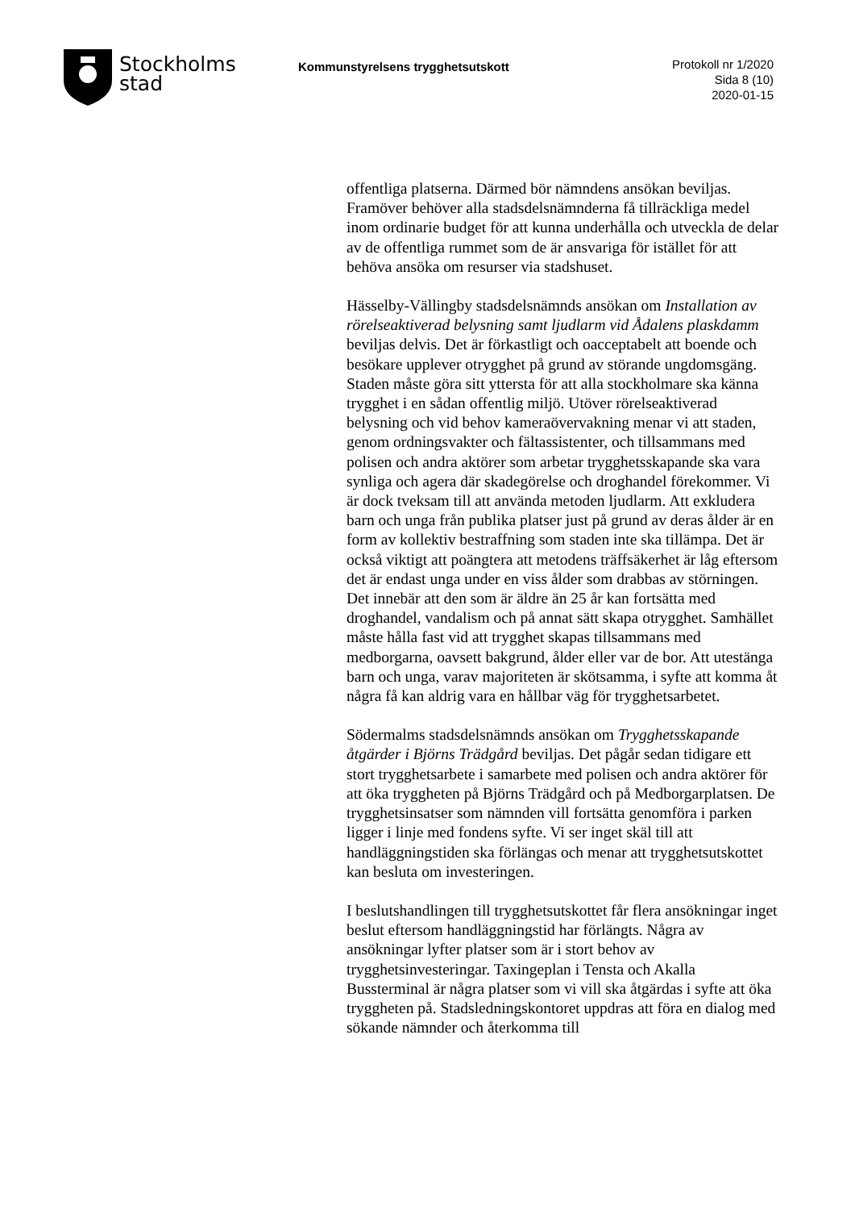Stockholms
stad
Kommunstyrelsens trygghetsutskott
Protokoll nr 1/2020
Sida 8 (10)
2020-01-15
offentliga platserna. Därmed bör nämndens ansökan beviljas. Framöver behöver alla stadsdelsnämnderna få tillräckliga medel inom ordinarie budget för att kunna underhålla och utveckla de delar av de offentliga rummet som de är ansvariga för istället för att behöva ansöka om resurser via stadshuset.
Hässelby-Vällingby stadsdelsnämnds ansökan om Installation av rörelseaktiverad belysning samt ljudlarm vid Ådalens plaskdamm beviljas delvis. Det är förkastligt och oacceptabelt att boende och besökare upplever otrygghet på grund av störande ungdomsgäng. Staden måste göra sitt yttersta för att alla stockholmare ska känna trygghet i en sådan offentlig miljö. Utöver rörelseaktiverad belysning och vid behov kameraövervakning menar vi att staden, genom ordningsvakter och fältassistenter, och tillsammans med polisen och andra aktörer som arbetar trygghetsskapande ska vara synliga och agera där skadegörelse och droghandel förekommer. Vi är dock tveksam till att använda metoden ljudlarm. Att exkludera barn och unga från publika platser just på grund av deras ålder är en form av kollektiv bestraffning som staden inte ska tillämpa. Det är också viktigt att poängtera att metodens träffsäkerhet är låg eftersom det är endast unga under en viss ålder som drabbas av störningen. Det innebär att den som är äldre än 25 år kan fortsätta med droghandel, vandalism och på annat sätt skapa otrygghet. Samhället måste hålla fast vid att trygghet skapas tillsammans med medborgarna, oavsett bakgrund, ålder eller var de bor. Att utestänga barn och unga, varav majoriteten är skötsamma, i syfte att komma åt några få kan aldrig vara en hållbar väg för trygghetsarbetet.
Södermalms stadsdelsnämnds ansökan om Trygghetsskapande åtgärder i Björns Trädgård beviljas. Det pågår sedan tidigare ett stort trygghetsarbete i samarbete med polisen och andra aktörer för att öka tryggheten på Björns Trädgård och på Medborgarplatsen. De trygghetsinsatser som nämnden vill fortsätta genomföra i parken ligger i linje med fondens syfte. Vi ser inget skäl till att handläggningstiden ska förlängas och menar att trygghetsutskottet kan besluta om investeringen.
I beslutshandlingen till trygghetsutskottet får flera ansökningar inget beslut eftersom handläggningstid har förlängts. Några av ansökningar lyfter platser som är i stort behov av trygghetsinvesteringar. Taxingeplan i Tensta och Akalla Bussterminal är några platser som vi vill ska åtgärdas i syfte att öka tryggheten på. Stadsledningskontoret uppdras att föra en dialog med sökande nämnder och återkomma till